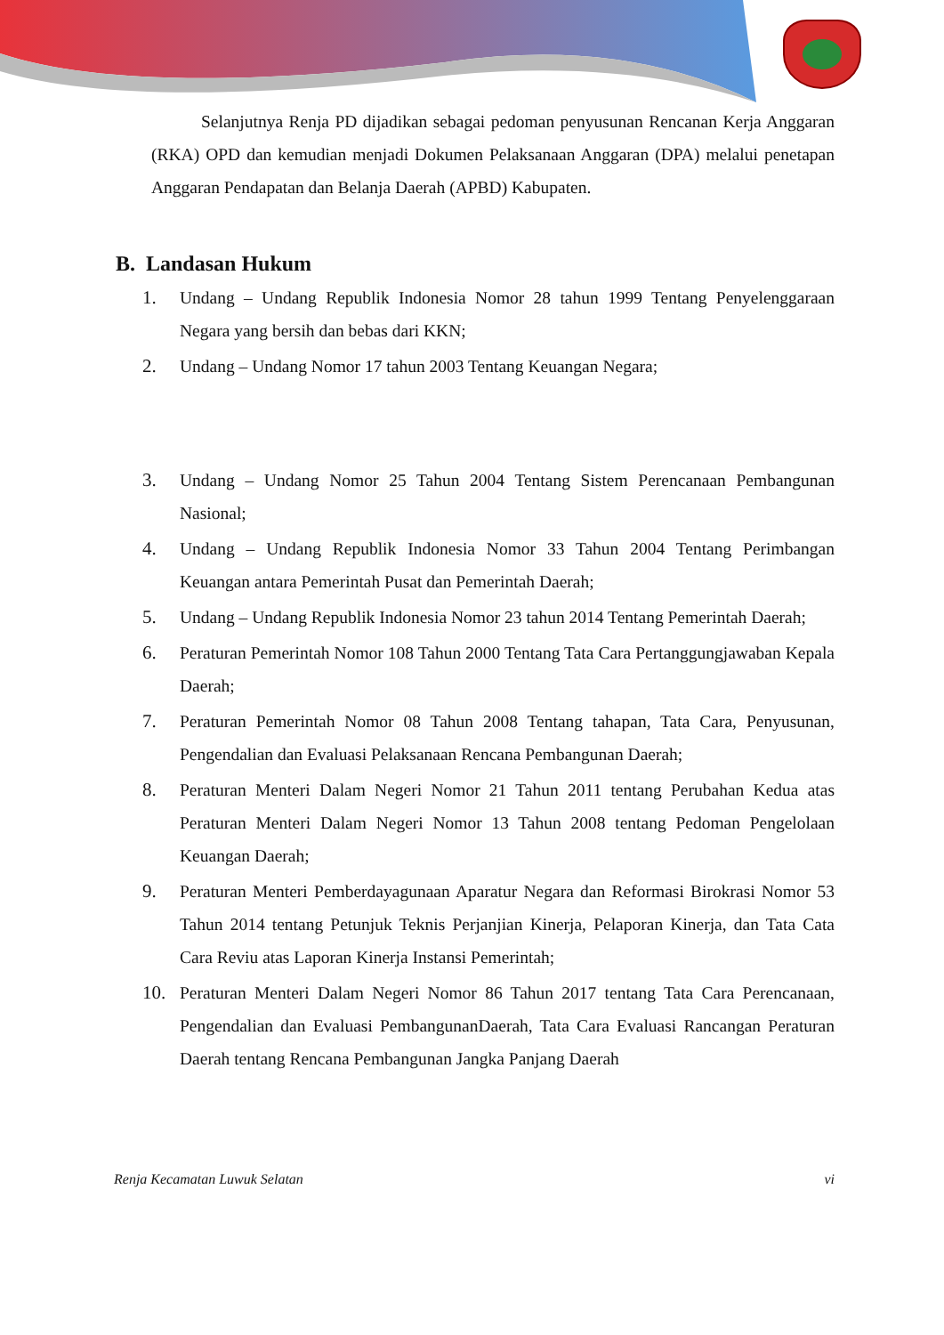Selanjutnya Renja PD dijadikan sebagai pedoman penyusunan Rencanan Kerja Anggaran (RKA) OPD dan kemudian menjadi Dokumen Pelaksanaan Anggaran (DPA) melalui penetapan Anggaran Pendapatan dan Belanja Daerah (APBD) Kabupaten.
B. Landasan Hukum
1. Undang – Undang Republik Indonesia Nomor 28 tahun 1999 Tentang Penyelenggaraan Negara yang bersih dan bebas dari KKN;
2. Undang – Undang Nomor 17 tahun 2003 Tentang Keuangan Negara;
3. Undang – Undang Nomor 25 Tahun 2004 Tentang Sistem Perencanaan Pembangunan Nasional;
4. Undang – Undang Republik Indonesia Nomor 33 Tahun 2004 Tentang Perimbangan Keuangan antara Pemerintah Pusat dan Pemerintah Daerah;
5. Undang – Undang Republik Indonesia Nomor 23 tahun 2014 Tentang Pemerintah Daerah;
6. Peraturan Pemerintah Nomor 108 Tahun 2000 Tentang Tata Cara Pertanggungjawaban Kepala Daerah;
7. Peraturan Pemerintah Nomor 08 Tahun 2008 Tentang tahapan, Tata Cara, Penyusunan, Pengendalian dan Evaluasi Pelaksanaan Rencana Pembangunan Daerah;
8. Peraturan Menteri Dalam Negeri Nomor 21 Tahun 2011 tentang Perubahan Kedua atas Peraturan Menteri Dalam Negeri Nomor 13 Tahun 2008 tentang Pedoman Pengelolaan Keuangan Daerah;
9. Peraturan Menteri Pemberdayagunaan Aparatur Negara dan Reformasi Birokrasi Nomor 53 Tahun 2014 tentang Petunjuk Teknis Perjanjian Kinerja, Pelaporan Kinerja, dan Tata Cata Cara Reviu atas Laporan Kinerja Instansi Pemerintah;
10. Peraturan Menteri Dalam Negeri Nomor 86 Tahun 2017 tentang Tata Cara Perencanaan, Pengendalian dan Evaluasi PembangunanDaerah, Tata Cara Evaluasi Rancangan Peraturan Daerah tentang Rencana Pembangunan Jangka Panjang Daerah
Renja Kecamatan Luwuk Selatan vi